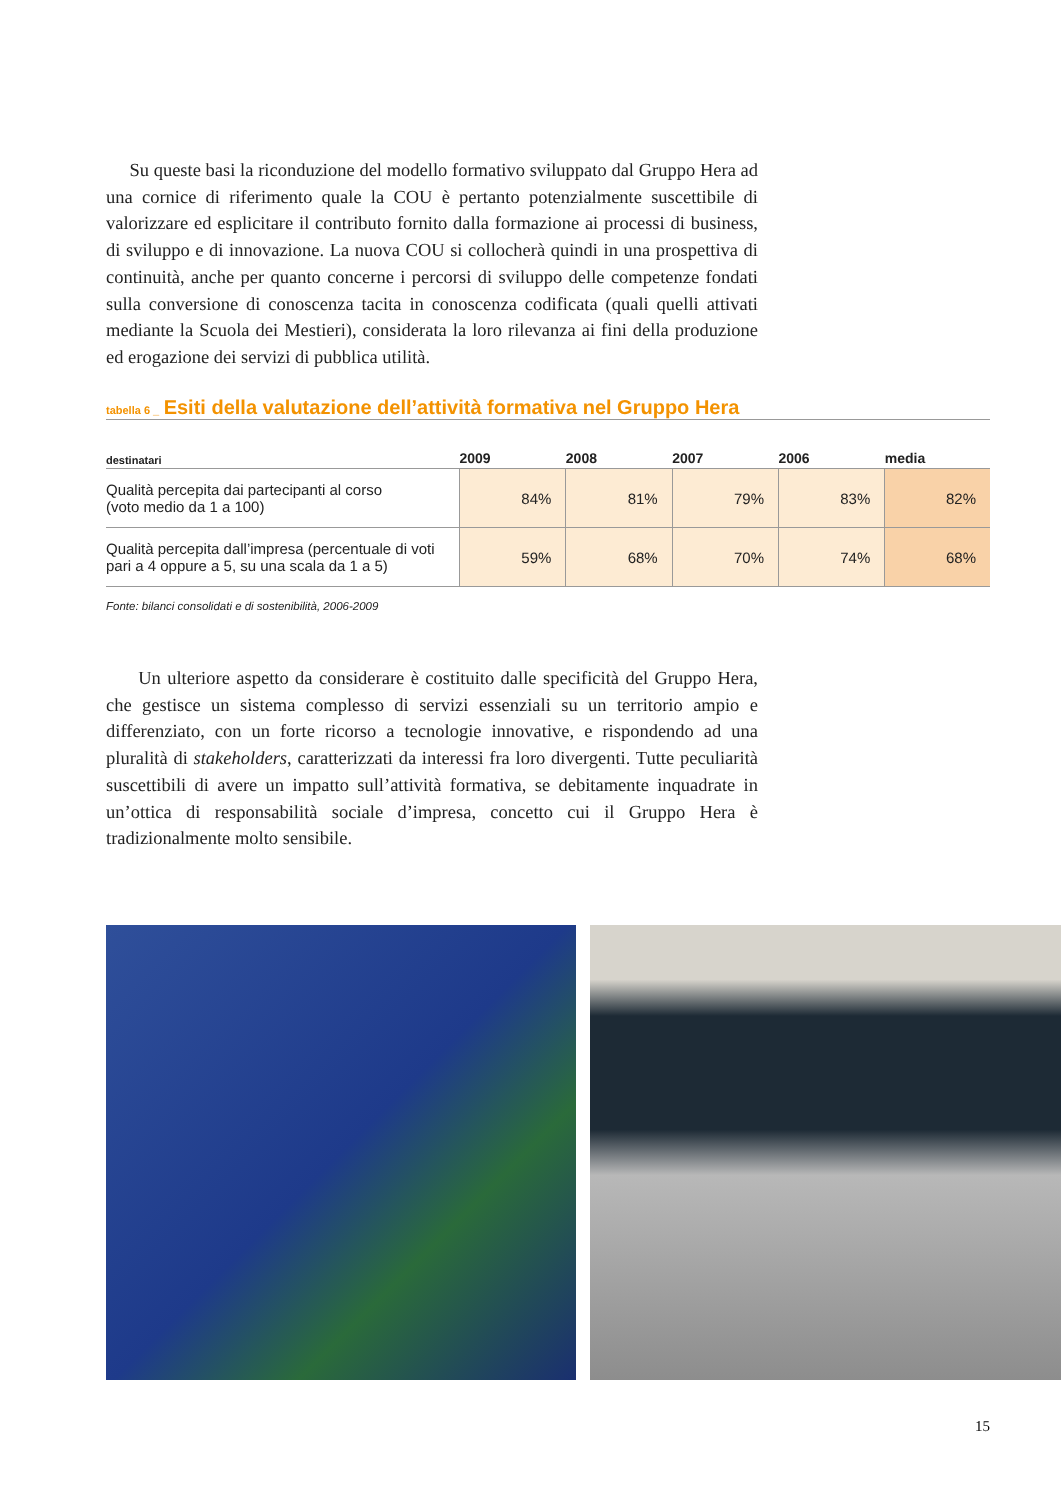Su queste basi la riconduzione del modello formativo sviluppato dal Gruppo Hera ad una cornice di riferimento quale la COU è pertanto potenzialmente suscettibile di valorizzare ed esplicitare il contributo fornito dalla formazione ai processi di business, di sviluppo e di innovazione. La nuova COU si collocherà quindi in una prospettiva di continuità, anche per quanto concerne i percorsi di sviluppo delle competenze fondati sulla conversione di conoscenza tacita in conoscenza codificata (quali quelli attivati mediante la Scuola dei Mestieri), considerata la loro rilevanza ai fini della produzione ed erogazione dei servizi di pubblica utilità.
tabella 6 _ Esiti della valutazione dell’attività formativa nel Gruppo Hera
| destinatari | 2009 | 2008 | 2007 | 2006 | media |
| --- | --- | --- | --- | --- | --- |
| Qualità percepita dai partecipanti al corso (voto medio da 1 a 100) | 84% | 81% | 79% | 83% | 82% |
| Qualità percepita dall’impresa (percentuale di voti pari a 4 oppure a 5, su una scala da 1 a 5) | 59% | 68% | 70% | 74% | 68% |
Fonte: bilanci consolidati e di sostenibilità, 2006-2009
Un ulteriore aspetto da considerare è costituito dalle specificità del Gruppo Hera, che gestisce un sistema complesso di servizi essenziali su un territorio ampio e differenziato, con un forte ricorso a tecnologie innovative, e rispondendo ad una pluralità di stakeholders, caratterizzati da interessi fra loro divergenti. Tutte peculiarità suscettibili di avere un impatto sull’attività formativa, se debitamente inquadrate in un’ottica di responsabilità sociale d’impresa, concetto cui il Gruppo Hera è tradizionalmente molto sensibile.
15